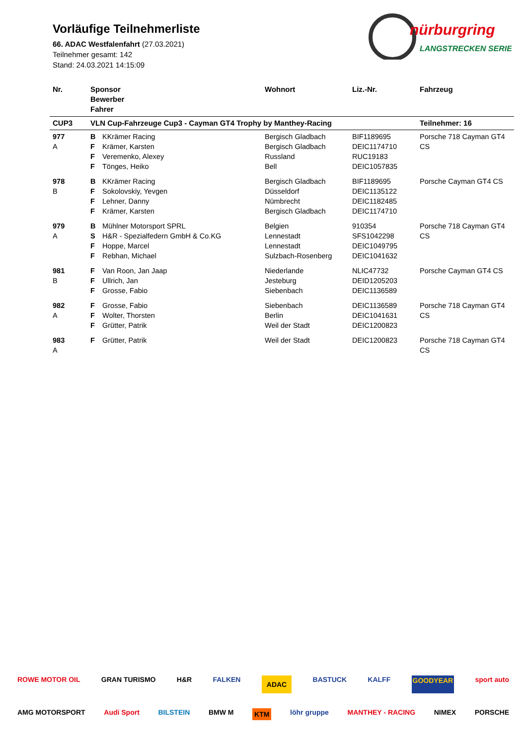Vorläufige Teilnehmerliste
66. ADAC Westfalenfahrt (27.03.2021)
Teilnehmer gesamt: 142
Stand: 24.03.2021 14:15:09
nürburgring
LANGSTRECKEN SERIE
| Nr. | Sponsor Bewerber Fahrer | | Wohnort | Liz.-Nr. | Fahrzeug |
| --- | --- | --- | --- | --- | --- |
| CUP3 | VLN Cup-Fahrzeuge Cup3 - Cayman GT4 Trophy by Manthey-Racing | | | | Teilnehmer: 16 |
| 977 A | B F F F | KKrämer Racing Krämer, Karsten Veremenko, Alexey Tönges, Heiko | Bergisch Gladbach Bergisch Gladbach Russland Bell | BIF1189695 DEIC1174710 RUC19183 DEIC1057835 | Porsche 718 Cayman GT4 CS |
| 978 B | B F F F | KKrämer Racing Sokolovskiy, Yevgen Lehner, Danny Krämer, Karsten | Bergisch Gladbach Düsseldorf Nümbrecht Bergisch Gladbach | BIF1189695 DEIC1135122 DEIC1182485 DEIC1174710 | Porsche Cayman GT4 CS |
| 979 A | B S F F | Mühlner Motorsport SPRL H&R - Spezialfedern GmbH & Co.KG Hoppe, Marcel Rebhan, Michael | Belgien Lennestadt Lennestadt Sulzbach-Rosenberg | 910354 SFS1042298 DEIC1049795 DEIC1041632 | Porsche 718 Cayman GT4 CS |
| 981 B | F F F | Van Roon, Jan Jaap Ullrich, Jan Grosse, Fabio | Niederlande Jesteburg Siebenbach | NLIC47732 DEID1205203 DEIC1136589 | Porsche Cayman GT4 CS |
| 982 A | F F F | Grosse, Fabio Wolter, Thorsten Grütter, Patrik | Siebenbach Berlin Weil der Stadt | DEIC1136589 DEIC1041631 DEIC1200823 | Porsche 718 Cayman GT4 CS |
| 983 A | F | Grütter, Patrik | Weil der Stadt | DEIC1200823 | Porsche 718 Cayman GT4 CS |
ROWE MOTOR OIL GRAN TURISMO H&R FALKEN ADAC BASTUCK KALFF GOODYEAR sport auto
AMG MOTORSPORT Audi Sport BILSTEIN BMW M KTM löhr gruppe MANTHEY - RACING NIMEX PORSCHE